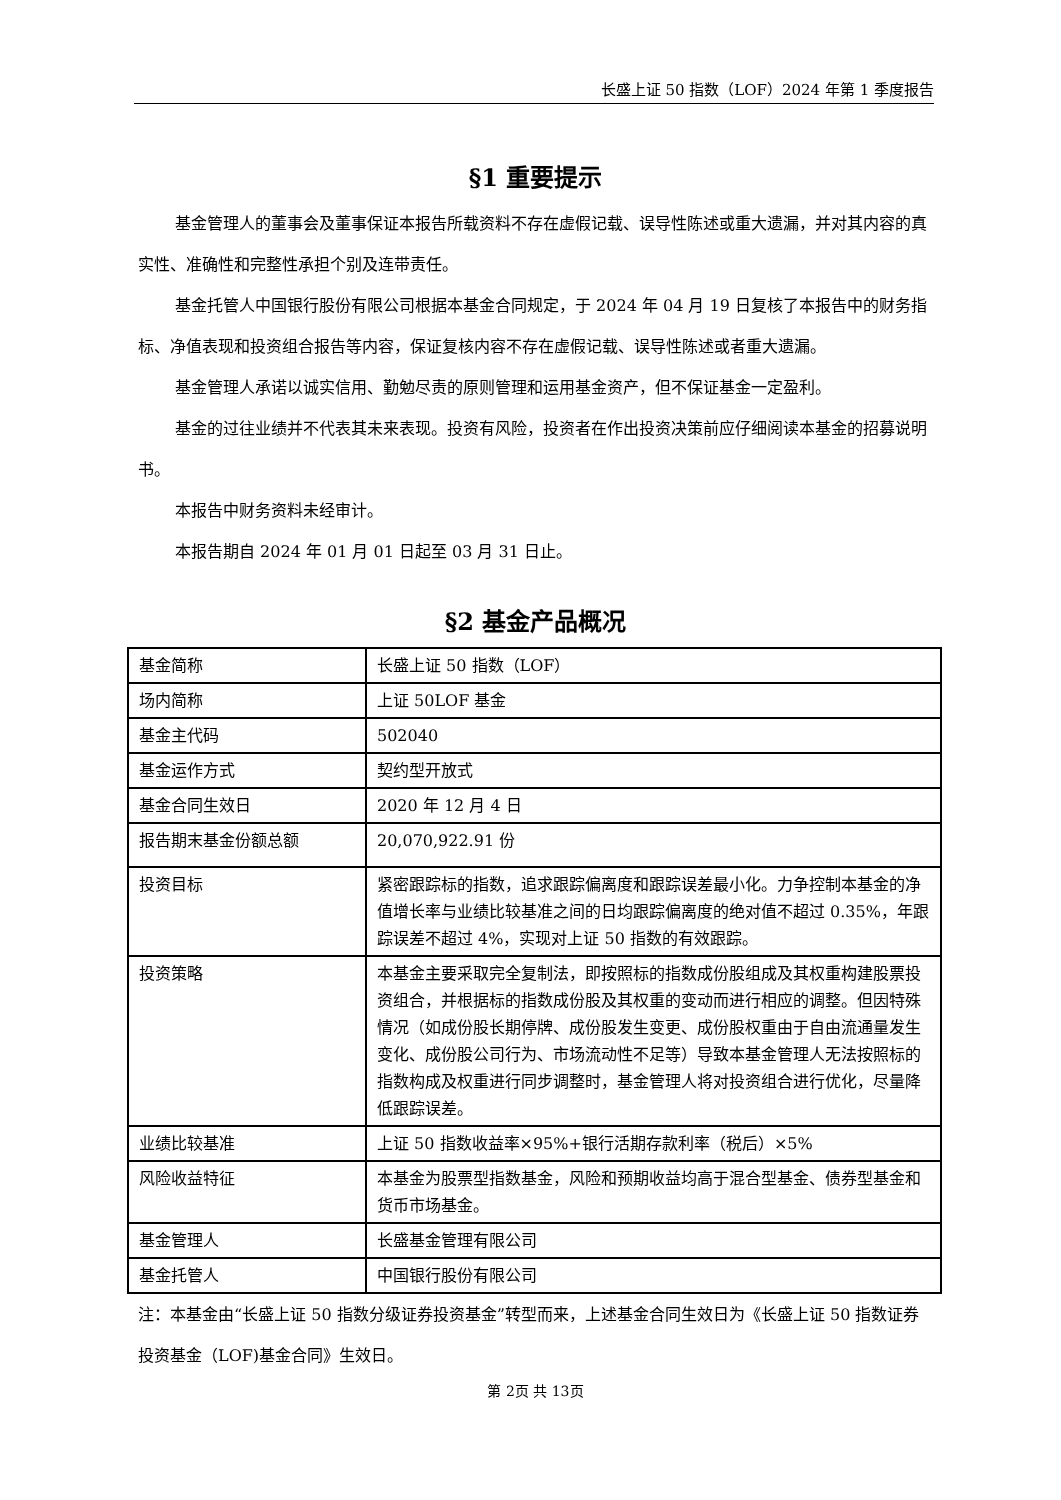长盛上证 50 指数（LOF）2024 年第 1 季度报告
§1 重要提示
基金管理人的董事会及董事保证本报告所载资料不存在虚假记载、误导性陈述或重大遗漏，并对其内容的真实性、准确性和完整性承担个别及连带责任。
基金托管人中国银行股份有限公司根据本基金合同规定，于 2024 年 04 月 19 日复核了本报告中的财务指标、净值表现和投资组合报告等内容，保证复核内容不存在虚假记载、误导性陈述或者重大遗漏。
基金管理人承诺以诚实信用、勤勉尽责的原则管理和运用基金资产，但不保证基金一定盈利。
基金的过往业绩并不代表其未来表现。投资有风险，投资者在作出投资决策前应仔细阅读本基金的招募说明书。
本报告中财务资料未经审计。
本报告期自 2024 年 01 月 01 日起至 03 月 31 日止。
§2 基金产品概况
| 基金简称 | 长盛上证 50 指数（LOF） |
| 场内简称 | 上证 50LOF 基金 |
| 基金主代码 | 502040 |
| 基金运作方式 | 契约型开放式 |
| 基金合同生效日 | 2020 年 12 月 4 日 |
| 报告期末基金份额总额 | 20,070,922.91 份 |
| 投资目标 | 紧密跟踪标的指数，追求跟踪偏离度和跟踪误差最小化。力争控制本基金的净值增长率与业绩比较基准之间的日均跟踪偏离度的绝对值不超过 0.35%，年跟踪误差不超过 4%，实现对上证 50 指数的有效跟踪。 |
| 投资策略 | 本基金主要采取完全复制法，即按照标的指数成份股组成及其权重构建股票投资组合，并根据标的指数成份股及其权重的变动而进行相应的调整。但因特殊情况（如成份股长期停牌、成份股发生变更、成份股权重由于自由流通量发生变化、成份股公司行为、市场流动性不足等）导致本基金管理人无法按照标的指数构成及权重进行同步调整时，基金管理人将对投资组合进行优化，尽量降低跟踪误差。 |
| 业绩比较基准 | 上证 50 指数收益率×95%+银行活期存款利率（税后）×5% |
| 风险收益特征 | 本基金为股票型指数基金，风险和预期收益均高于混合型基金、债券型基金和货币市场基金。 |
| 基金管理人 | 长盛基金管理有限公司 |
| 基金托管人 | 中国银行股份有限公司 |
注：本基金由“长盛上证 50 指数分级证券投资基金”转型而来，上述基金合同生效日为《长盛上证 50 指数证券投资基金（LOF)基金合同》生效日。
第 2页 共 13页